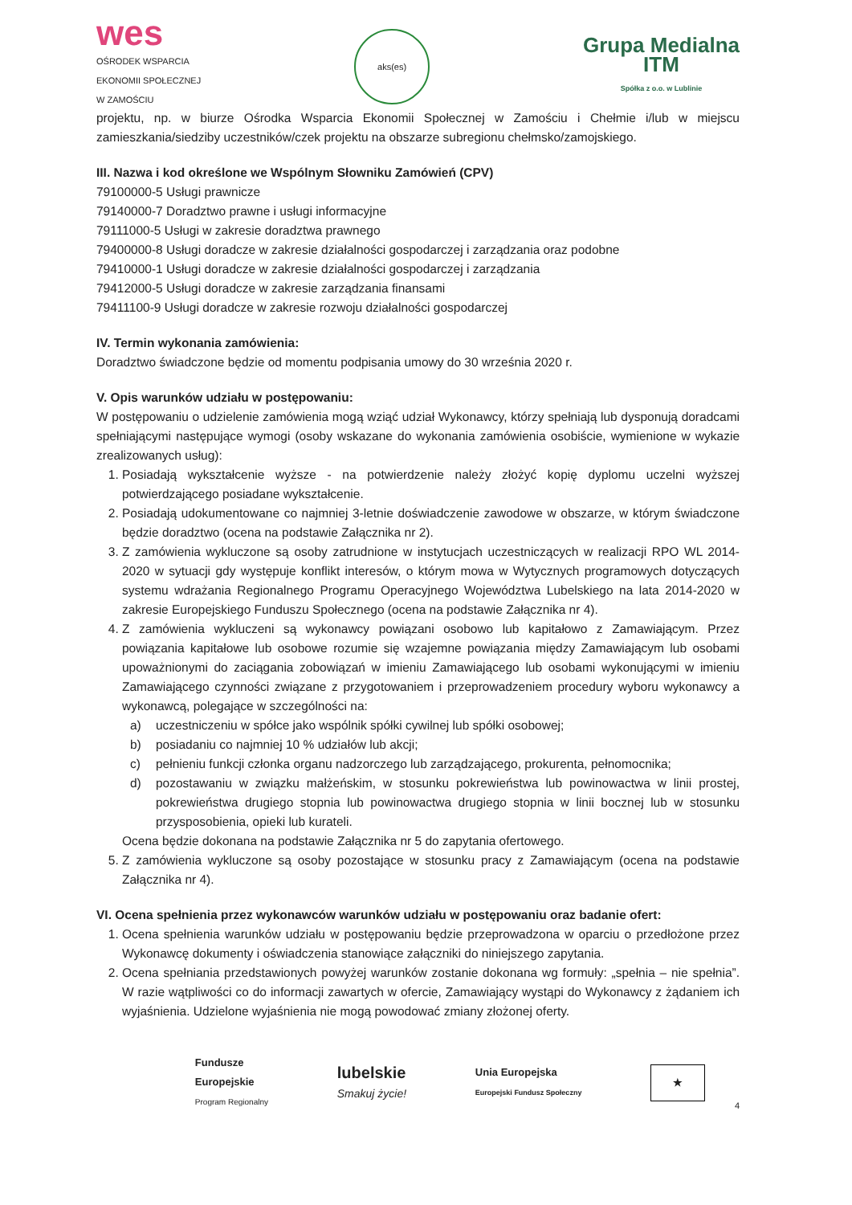wes
OŚRODEK WSPARCIA
EKONOMII SPOŁECZNEJ
W ZAMOŚCIU
aks(es)
Grupa Medialna
ITM
Spółka z o.o. w Lublinie
projektu, np. w biurze Ośrodka Wsparcia Ekonomii Społecznej w Zamościu i Chełmie i/lub w miejscu zamieszkania/siedziby uczestników/czek projektu na obszarze subregionu chełmsko/zamojskiego.
III. Nazwa i kod określone we Wspólnym Słowniku Zamówień (CPV)
79100000-5 Usługi prawnicze
79140000-7 Doradztwo prawne i usługi informacyjne
79111000-5 Usługi w zakresie doradztwa prawnego
79400000-8 Usługi doradcze w zakresie działalności gospodarczej i zarządzania oraz podobne
79410000-1 Usługi doradcze w zakresie działalności gospodarczej i zarządzania
79412000-5 Usługi doradcze w zakresie zarządzania finansami
79411100-9 Usługi doradcze w zakresie rozwoju działalności gospodarczej
IV. Termin wykonania zamówienia:
Doradztwo świadczone będzie od momentu podpisania umowy do 30 września 2020 r.
V. Opis warunków udziału w postępowaniu:
W postępowaniu o udzielenie zamówienia mogą wziąć udział Wykonawcy, którzy spełniają lub dysponują doradcami spełniającymi następujące wymogi (osoby wskazane do wykonania zamówienia osobiście, wymienione w wykazie zrealizowanych usług):
1. Posiadają wykształcenie wyższe - na potwierdzenie należy złożyć kopię dyplomu uczelni wyższej potwierdzającego posiadane wykształcenie.
2. Posiadają udokumentowane co najmniej 3-letnie doświadczenie zawodowe w obszarze, w którym świadczone będzie doradztwo (ocena na podstawie Załącznika nr 2).
3. Z zamówienia wykluczone są osoby zatrudnione w instytucjach uczestniczących w realizacji RPO WL 2014-2020 w sytuacji gdy występuje konflikt interesów, o którym mowa w Wytycznych programowych dotyczących systemu wdrażania Regionalnego Programu Operacyjnego Województwa Lubelskiego na lata 2014-2020 w zakresie Europejskiego Funduszu Społecznego (ocena na podstawie Załącznika nr 4).
4. Z zamówienia wykluczeni są wykonawcy powiązani osobowo lub kapitałowo z Zamawiającym. Przez powiązania kapitałowe lub osobowe rozumie się wzajemne powiązania między Zamawiającym lub osobami upoważnionymi do zaciągania zobowiązań w imieniu Zamawiającego lub osobami wykonującymi w imieniu Zamawiającego czynności związane z przygotowaniem i przeprowadzeniem procedury wyboru wykonawcy a wykonawcą, polegające w szczególności na:
a) uczestniczeniu w spółce jako wspólnik spółki cywilnej lub spółki osobowej;
b) posiadaniu co najmniej 10 % udziałów lub akcji;
c) pełnieniu funkcji członka organu nadzorczego lub zarządzającego, prokurenta, pełnomocnika;
d) pozostawaniu w związku małżeńskim, w stosunku pokrewieństwa lub powinowactwa w linii prostej, pokrewieństwa drugiego stopnia lub powinowactwa drugiego stopnia w linii bocznej lub w stosunku przysposobienia, opieki lub kurateli.
Ocena będzie dokonana na podstawie Załącznika nr 5 do zapytania ofertowego.
5. Z zamówienia wykluczone są osoby pozostające w stosunku pracy z Zamawiającym (ocena na podstawie Załącznika nr 4).
VI. Ocena spełnienia przez wykonawców warunków udziału w postępowaniu oraz badanie ofert:
1. Ocena spełnienia warunków udziału w postępowaniu będzie przeprowadzona w oparciu o przedłożone przez Wykonawcę dokumenty i oświadczenia stanowiące załączniki do niniejszego zapytania.
2. Ocena spełniania przedstawionych powyżej warunków zostanie dokonana wg formuły: „spełnia – nie spełnia”. W razie wątpliwości co do informacji zawartych w ofercie, Zamawiający wystąpi do Wykonawcy z żądaniem ich wyjaśnienia. Udzielone wyjaśnienia nie mogą powodować zmiany złożonej oferty.
Fundusze
Europejskie
Program Regionalny
lubelskie
Smakuj życie!
Unia Europejska
Europejski Fundusz Społeczny
★
4